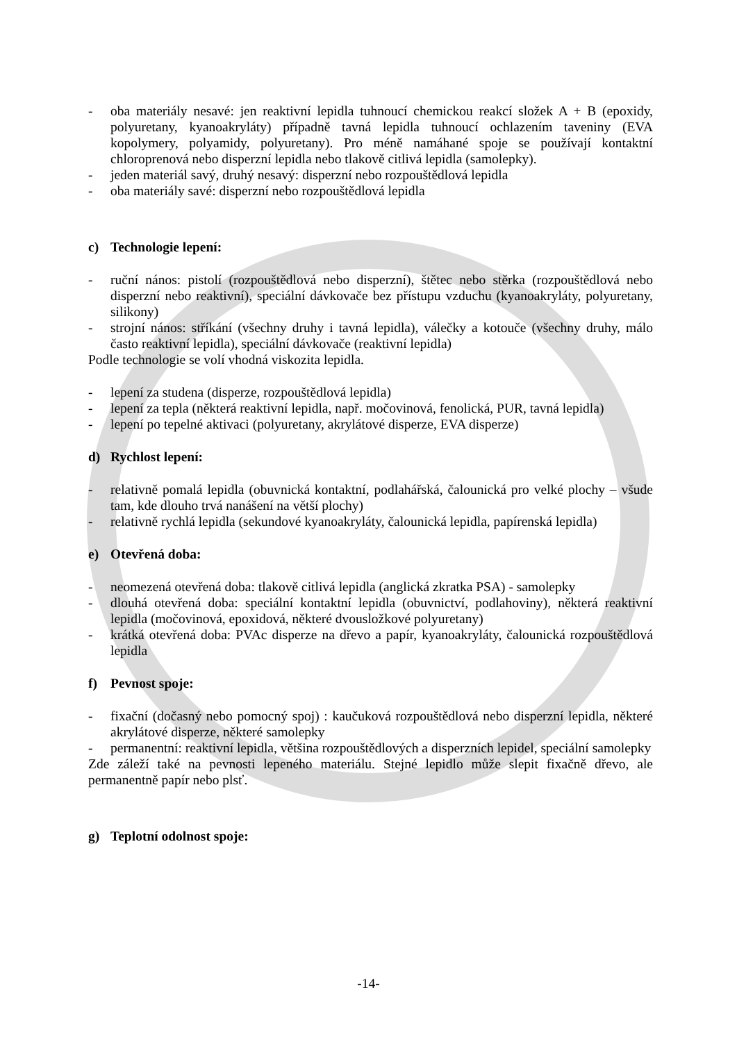- oba materiály nesavé: jen reaktivní lepidla tuhnoucí chemickou reakcí složek A + B (epoxidy, polyuretany, kyanoakryláty) případně tavná lepidla tuhnoucí ochlazením taveniny (EVA kopolymery, polyamidy, polyuretany). Pro méně namáhané spoje se používají kontaktní chloroprenová nebo disperzní lepidla nebo tlakově citlivá lepidla (samolepky).
- jeden materiál savý, druhý nesavý: disperzní nebo rozpouštědlová lepidla
- oba materiály savé: disperzní nebo rozpouštědlová lepidla
c) Technologie lepení:
- ruční nános: pistolí (rozpouštědlová nebo disperzní), štětec nebo stěrka (rozpouštědlová nebo disperzní nebo reaktivní), speciální dávkovače bez přístupu vzduchu (kyanoakryláty, polyuretany, silikony)
- strojní nános: stříkání (všechny druhy i tavná lepidla), válečky a kotouče (všechny druhy, málo často reaktivní lepidla), speciální dávkovače (reaktivní lepidla)
Podle technologie se volí vhodná viskozita lepidla.
- lepení za studena (disperze, rozpouštědlová lepidla)
- lepení za tepla (některá reaktivní lepidla, např. močovinová, fenolická, PUR, tavná lepidla)
- lepení po tepelné aktivaci (polyuretany, akrylátové disperze, EVA disperze)
d) Rychlost lepení:
- relativně pomalá lepidla (obuvnická kontaktní, podlahářská, čalounická pro velké plochy – všude tam, kde dlouho trvá nanášení na větší plochy)
- relativně rychlá lepidla (sekundové kyanoakryláty, čalounická lepidla, papírenská lepidla)
e) Otevřená doba:
- neomezená otevřená doba: tlakově citlivá lepidla (anglická zkratka PSA) - samolepky
- dlouhá otevřená doba: speciální kontaktní lepidla (obuvnictví, podlahoviny), některá reaktivní lepidla (močovinová, epoxidová, některé dvousložkové polyuretany)
- krátká otevřená doba: PVAc disperze na dřevo a papír, kyanoakryláty, čalounická rozpouštědlová lepidla
f) Pevnost spoje:
- fixační (dočasný nebo pomocný spoj) : kaučuková rozpouštědlová nebo disperzní lepidla, některé akrylátové disperze, některé samolepky
- permanentní: reaktivní lepidla, většina rozpouštědlových a disperzních lepidel, speciální samolepky
Zde záleží také na pevnosti lepeného materiálu. Stejné lepidlo může slepit fixačně dřevo, ale permanentně papír nebo plsť.
g) Teplotní odolnost spoje:
-14-